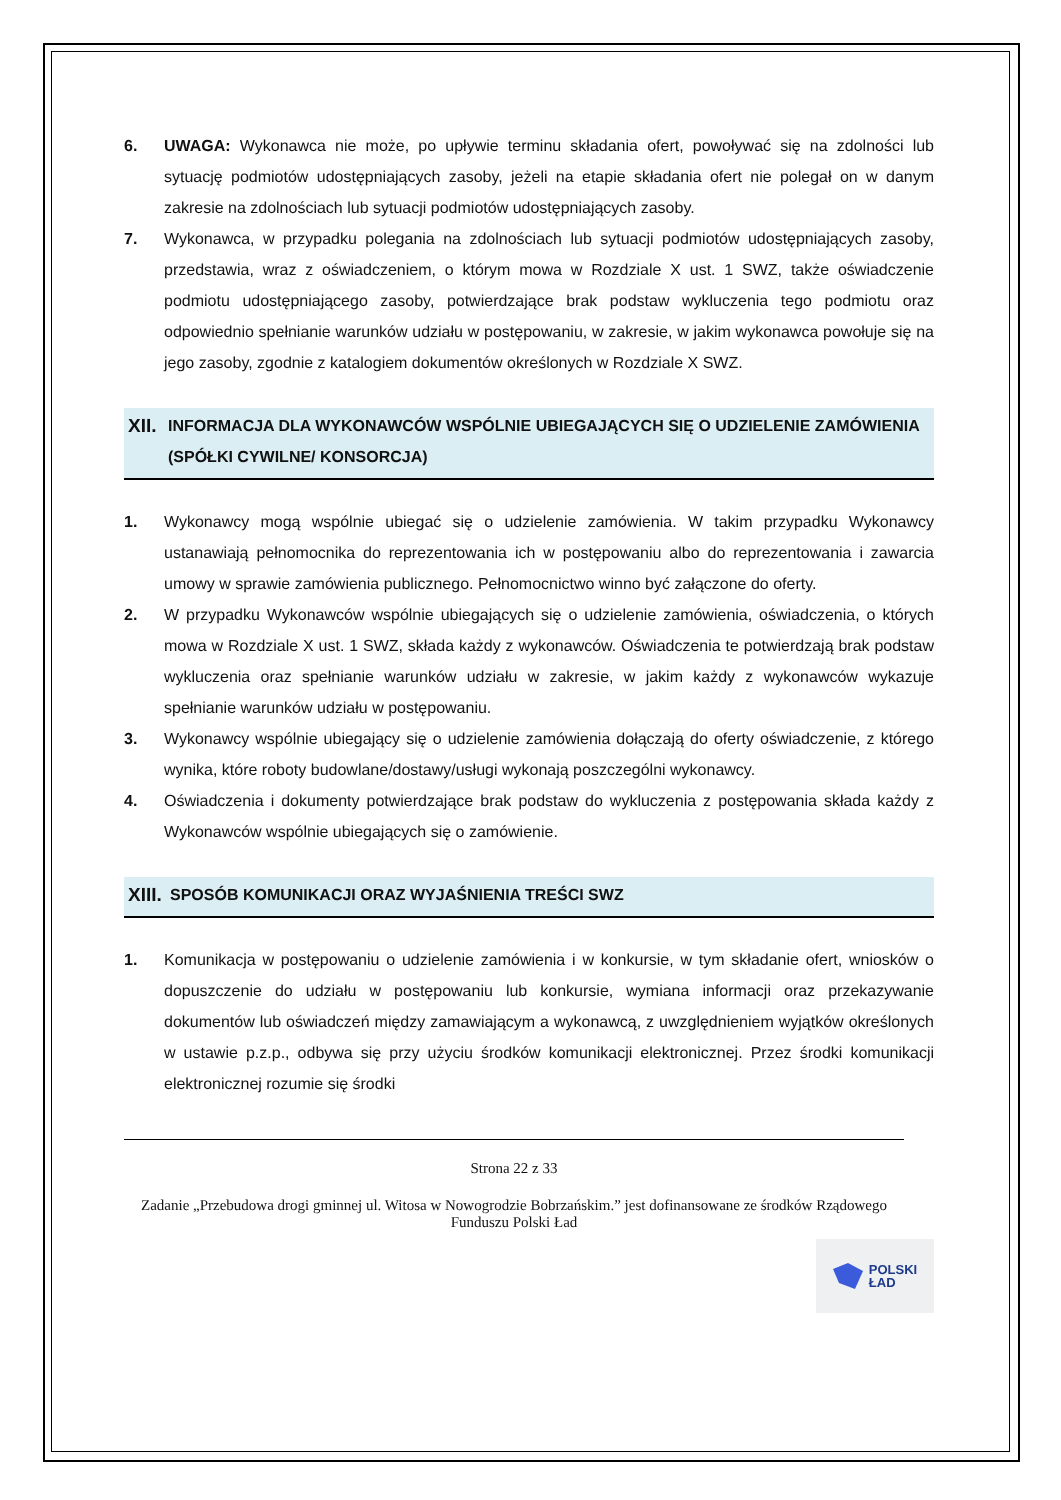6. UWAGA: Wykonawca nie może, po upływie terminu składania ofert, powoływać się na zdolności lub sytuację podmiotów udostępniających zasoby, jeżeli na etapie składania ofert nie polegał on w danym zakresie na zdolnościach lub sytuacji podmiotów udostępniających zasoby.
7. Wykonawca, w przypadku polegania na zdolnościach lub sytuacji podmiotów udostępniających zasoby, przedstawia, wraz z oświadczeniem, o którym mowa w Rozdziale X ust. 1 SWZ, także oświadczenie podmiotu udostępniającego zasoby, potwierdzające brak podstaw wykluczenia tego podmiotu oraz odpowiednio spełnianie warunków udziału w postępowaniu, w zakresie, w jakim wykonawca powołuje się na jego zasoby, zgodnie z katalogiem dokumentów określonych w Rozdziale X SWZ.
XII.
INFORMACJA DLA WYKONAWCÓW WSPÓLNIE UBIEGAJĄCYCH SIĘ O UDZIELENIE ZAMÓWIENIA (SPÓŁKI CYWILNE/ KONSORCJA)
1. Wykonawcy mogą wspólnie ubiegać się o udzielenie zamówienia. W takim przypadku Wykonawcy ustanawiają pełnomocnika do reprezentowania ich w postępowaniu albo do reprezentowania i zawarcia umowy w sprawie zamówienia publicznego. Pełnomocnictwo winno być załączone do oferty.
2. W przypadku Wykonawców wspólnie ubiegających się o udzielenie zamówienia, oświadczenia, o których mowa w Rozdziale X ust. 1 SWZ, składa każdy z wykonawców. Oświadczenia te potwierdzają brak podstaw wykluczenia oraz spełnianie warunków udziału w zakresie, w jakim każdy z wykonawców wykazuje spełnianie warunków udziału w postępowaniu.
3. Wykonawcy wspólnie ubiegający się o udzielenie zamówienia dołączają do oferty oświadczenie, z którego wynika, które roboty budowlane/dostawy/usługi wykonają poszczególni wykonawcy.
4. Oświadczenia i dokumenty potwierdzające brak podstaw do wykluczenia z postępowania składa każdy z Wykonawców wspólnie ubiegających się o zamówienie.
XIII.
SPOSÓB KOMUNIKACJI ORAZ WYJAŚNIENIA TREŚCI SWZ
1. Komunikacja w postępowaniu o udzielenie zamówienia i w konkursie, w tym składanie ofert, wniosków o dopuszczenie do udziału w postępowaniu lub konkursie, wymiana informacji oraz przekazywanie dokumentów lub oświadczeń między zamawiającym a wykonawcą, z uwzględnieniem wyjątków określonych w ustawie p.z.p., odbywa się przy użyciu środków komunikacji elektronicznej. Przez środki komunikacji elektronicznej rozumie się środki
Strona 22 z 33
Zadanie „Przebudowa drogi gminnej ul. Witosa w Nowogrodzie Bobrzańskim.” jest dofinansowane ze środków Rządowego Funduszu Polski Ład
POLSKI
ŁAD